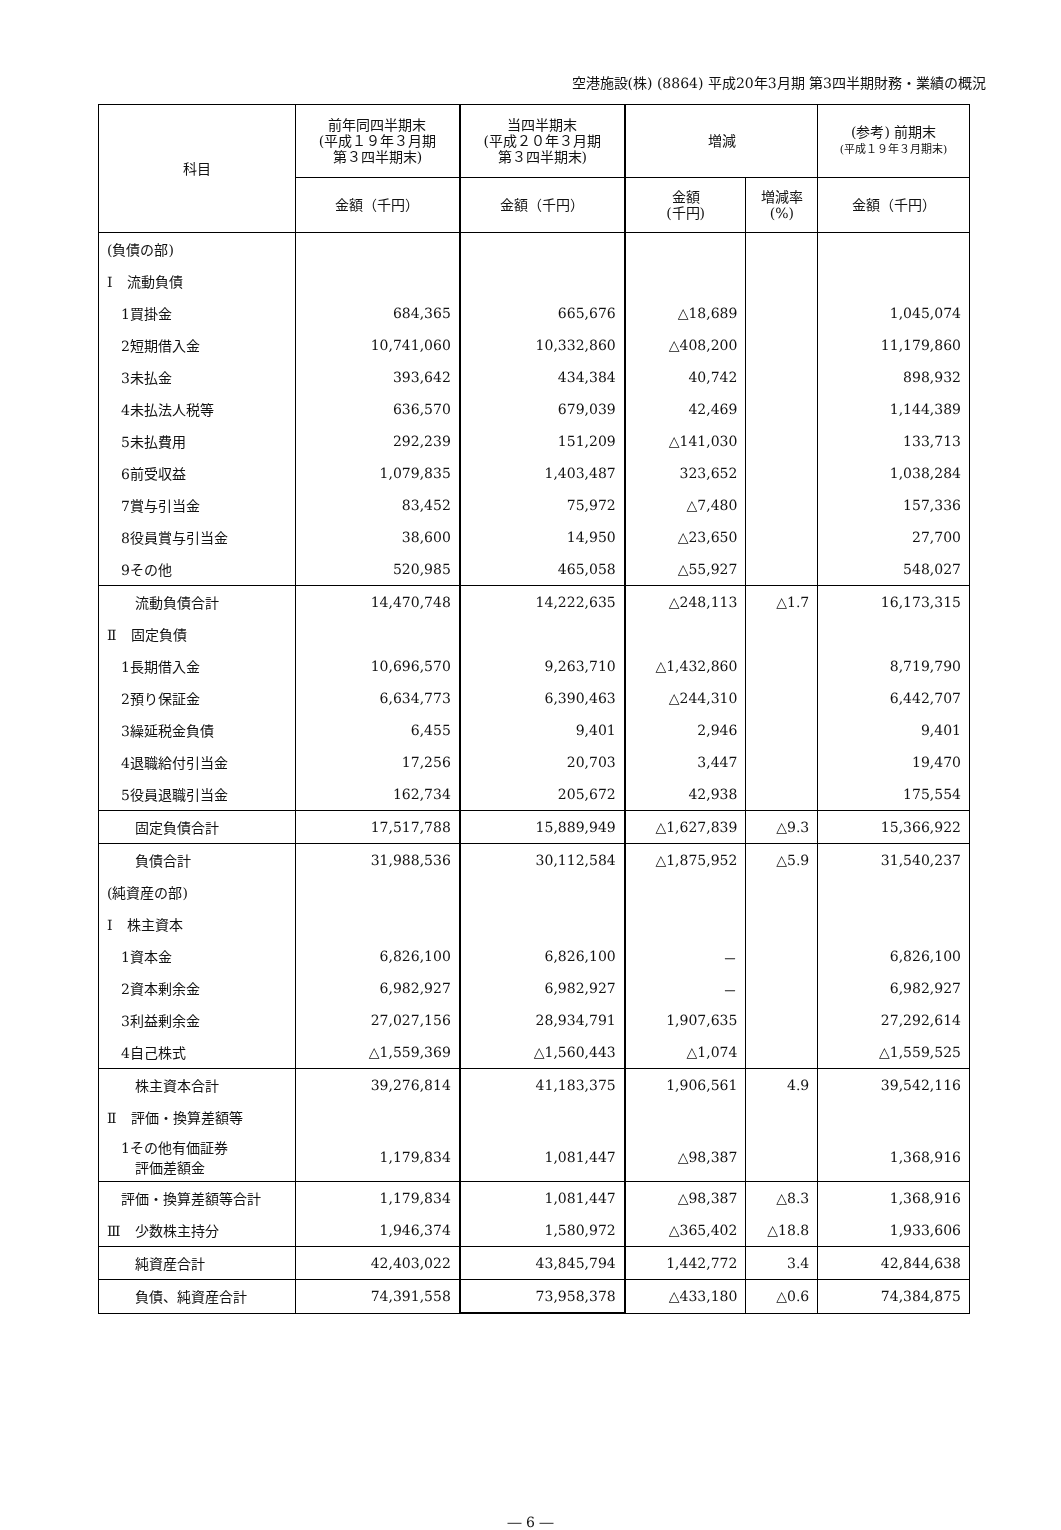空港施設(株) (8864) 平成20年3月期 第3四半期財務・業績の概況
| 科目 | 前年同四半期末 (平成１９年３月期 第３四半期末) | 当四半期末 (平成２０年３月期 第３四半期末) | 増減 | | (参考) 前期末 (平成１９年３月期末) |
| --- | --- | --- | --- | --- | --- |
| | 金額（千円） | 金額（千円） | 金額 (千円) | 増減率 (%) | 金額（千円） |
| (負債の部) | | | | | |
| Ⅰ 流動負債 | | | | | |
| 1買掛金 | 684,365 | 665,676 | △18,689 | | 1,045,074 |
| 2短期借入金 | 10,741,060 | 10,332,860 | △408,200 | | 11,179,860 |
| 3未払金 | 393,642 | 434,384 | 40,742 | | 898,932 |
| 4未払法人税等 | 636,570 | 679,039 | 42,469 | | 1,144,389 |
| 5未払費用 | 292,239 | 151,209 | △141,030 | | 133,713 |
| 6前受収益 | 1,079,835 | 1,403,487 | 323,652 | | 1,038,284 |
| 7賞与引当金 | 83,452 | 75,972 | △7,480 | | 157,336 |
| 8役員賞与引当金 | 38,600 | 14,950 | △23,650 | | 27,700 |
| 9その他 | 520,985 | 465,058 | △55,927 | | 548,027 |
| 流動負債合計 | 14,470,748 | 14,222,635 | △248,113 | △1.7 | 16,173,315 |
| Ⅱ 固定負債 | | | | | |
| 1長期借入金 | 10,696,570 | 9,263,710 | △1,432,860 | | 8,719,790 |
| 2預り保証金 | 6,634,773 | 6,390,463 | △244,310 | | 6,442,707 |
| 3繰延税金負債 | 6,455 | 9,401 | 2,946 | | 9,401 |
| 4退職給付引当金 | 17,256 | 20,703 | 3,447 | | 19,470 |
| 5役員退職引当金 | 162,734 | 205,672 | 42,938 | | 175,554 |
| 固定負債合計 | 17,517,788 | 15,889,949 | △1,627,839 | △9.3 | 15,366,922 |
| 負債合計 | 31,988,536 | 30,112,584 | △1,875,952 | △5.9 | 31,540,237 |
| (純資産の部) | | | | | |
| Ⅰ 株主資本 | | | | | |
| 1資本金 | 6,826,100 | 6,826,100 | － | | 6,826,100 |
| 2資本剰余金 | 6,982,927 | 6,982,927 | － | | 6,982,927 |
| 3利益剰余金 | 27,027,156 | 28,934,791 | 1,907,635 | | 27,292,614 |
| 4自己株式 | △1,559,369 | △1,560,443 | △1,074 | | △1,559,525 |
| 株主資本合計 | 39,276,814 | 41,183,375 | 1,906,561 | 4.9 | 39,542,116 |
| Ⅱ 評価・換算差額等 | | | | | |
| 1その他有価証券 評価差額金 | 1,179,834 | 1,081,447 | △98,387 | | 1,368,916 |
| 評価・換算差額等合計 | 1,179,834 | 1,081,447 | △98,387 | △8.3 | 1,368,916 |
| Ⅲ 少数株主持分 | 1,946,374 | 1,580,972 | △365,402 | △18.8 | 1,933,606 |
| 純資産合計 | 42,403,022 | 43,845,794 | 1,442,772 | 3.4 | 42,844,638 |
| 負債、純資産合計 | 74,391,558 | 73,958,378 | △433,180 | △0.6 | 74,384,875 |
― 6 ―